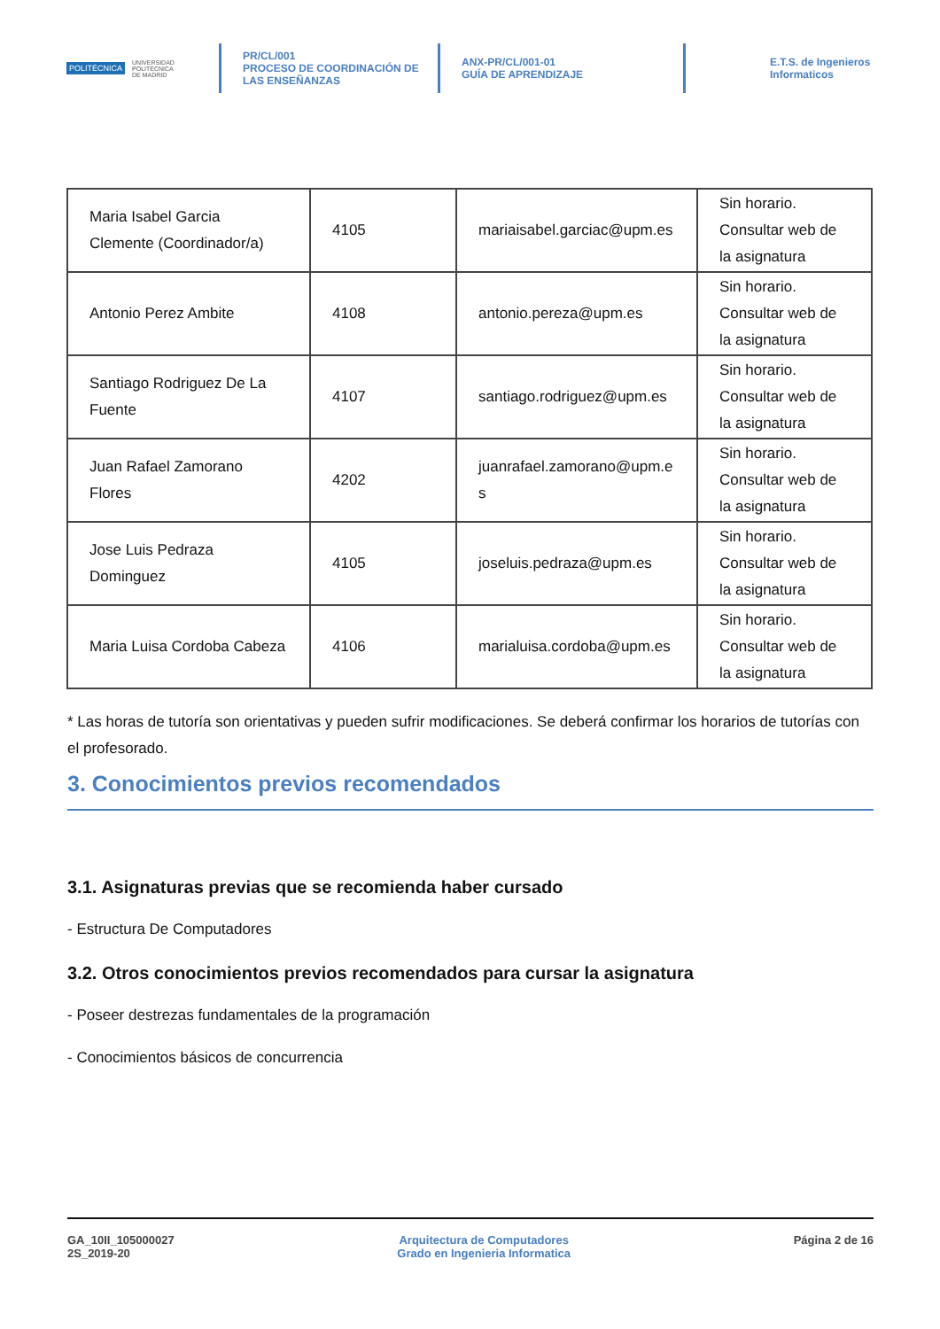POLITÉCNICA UNIVERSIDAD
POLITÉCNICA
DE MADRID
PR/CL/001
PROCESO DE COORDINACIÓN DE
LAS ENSEÑANZAS
ANX-PR/CL/001-01
GUÍA DE APRENDIZAJE
E.T.S. de Ingenieros
Informaticos
| Maria Isabel Garcia Clemente (Coordinador/a) | 4105 | mariaisabel.garciac@upm.es | Sin horario. Consultar web de la asignatura |
| Antonio Perez Ambite | 4108 | antonio.pereza@upm.es | Sin horario. Consultar web de la asignatura |
| Santiago Rodriguez De La Fuente | 4107 | santiago.rodriguez@upm.es | Sin horario. Consultar web de la asignatura |
| Juan Rafael Zamorano Flores | 4202 | juanrafael.zamorano@upm.e s | Sin horario. Consultar web de la asignatura |
| Jose Luis Pedraza Dominguez | 4105 | joseluis.pedraza@upm.es | Sin horario. Consultar web de la asignatura |
| Maria Luisa Cordoba Cabeza | 4106 | marialuisa.cordoba@upm.es | Sin horario. Consultar web de la asignatura |
* Las horas de tutoría son orientativas y pueden sufrir modificaciones. Se deberá confirmar los horarios de tutorías con el profesorado.
3. Conocimientos previos recomendados
3.1. Asignaturas previas que se recomienda haber cursado
- Estructura De Computadores
3.2. Otros conocimientos previos recomendados para cursar la asignatura
- Poseer destrezas fundamentales de la programación
- Conocimientos básicos de concurrencia
GA_10II_105000027
2S_2019-20
Arquitectura de Computadores
Grado en Ingenieria Informatica
Página 2 de 16